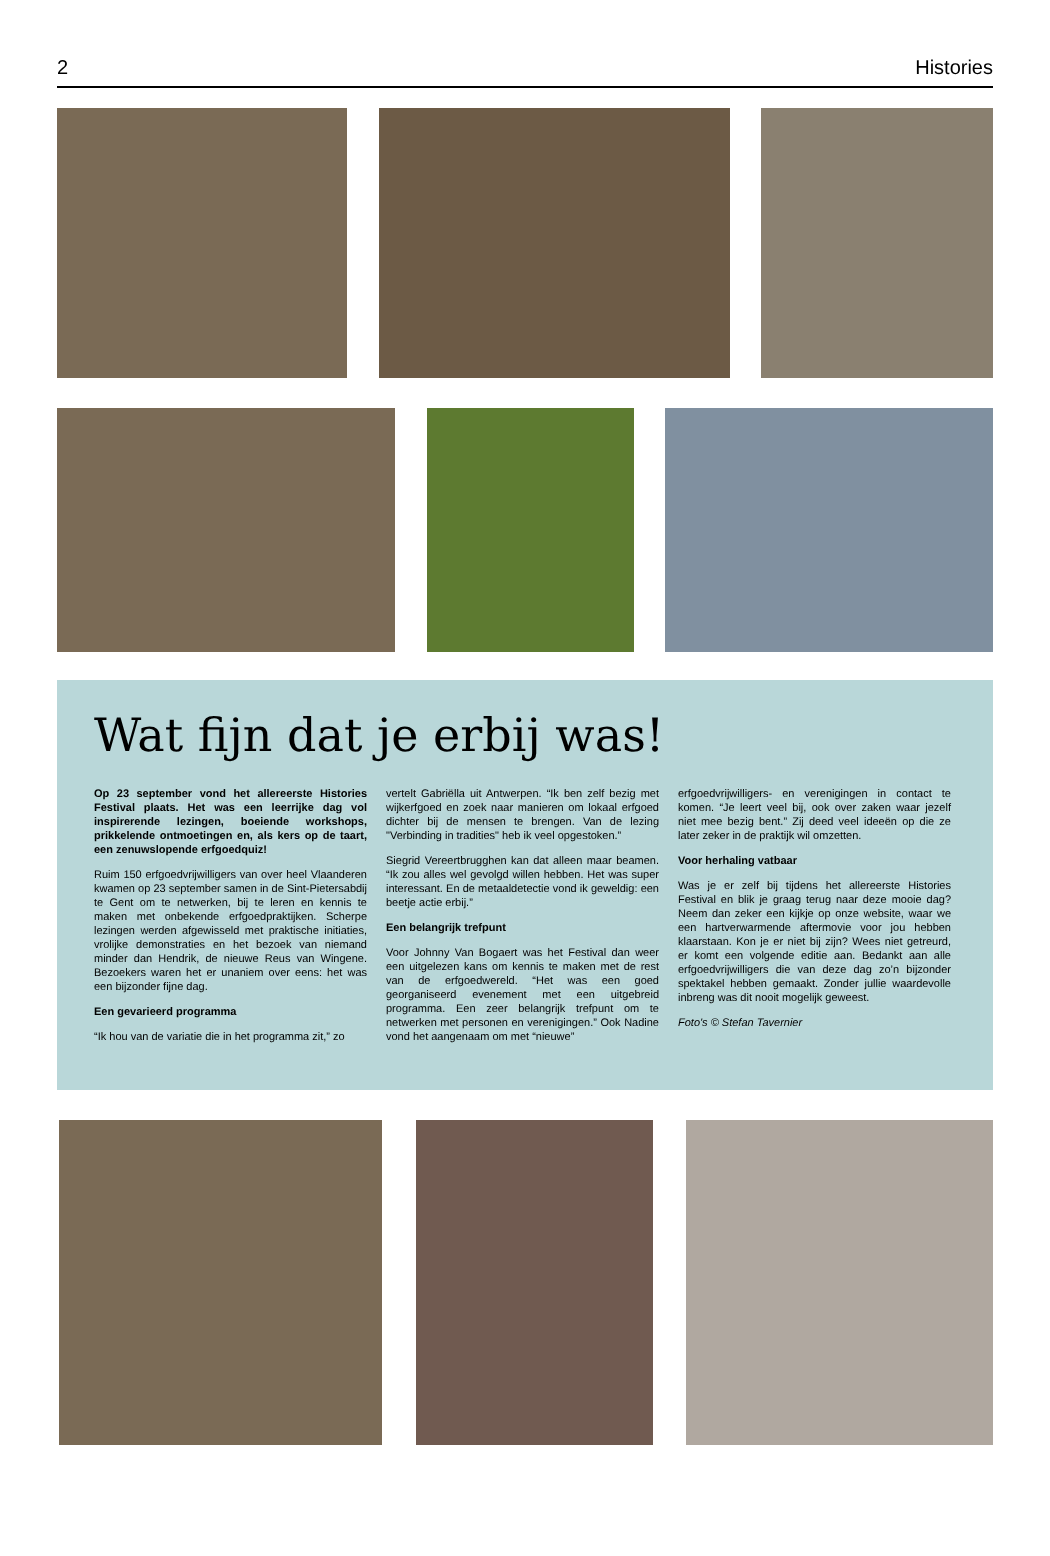2 Histories
Wat fijn dat je erbij was!
Op 23 september vond het allereerste Histories Festival plaats. Het was een leerrijke dag vol inspirerende lezingen, boeiende workshops, prikkelende ontmoetingen en, als kers op de taart, een zenuwslopende erfgoedquiz!
Ruim 150 erfgoedvrijwilligers van over heel Vlaanderen kwamen op 23 september samen in de Sint-Pietersabdij te Gent om te netwerken, bij te leren en kennis te maken met onbekende erfgoedpraktijken. Scherpe lezingen werden afgewisseld met praktische initiaties, vrolijke demonstraties en het bezoek van niemand minder dan Hendrik, de nieuwe Reus van Wingene. Bezoekers waren het er unaniem over eens: het was een bijzonder fijne dag.
Een gevarieerd programma
“Ik hou van de variatie die in het programma zit,” zo
vertelt Gabriëlla uit Antwerpen. “Ik ben zelf bezig met wijkerfgoed en zoek naar manieren om lokaal erfgoed dichter bij de mensen te brengen. Van de lezing "Verbinding in tradities" heb ik veel opgestoken.”
Siegrid Vereertbrugghen kan dat alleen maar beamen. “Ik zou alles wel gevolgd willen hebben. Het was super interessant. En de metaaldetectie vond ik geweldig: een beetje actie erbij.”
Een belangrijk trefpunt
Voor Johnny Van Bogaert was het Festival dan weer een uitgelezen kans om kennis te maken met de rest van de erfgoedwereld. “Het was een goed georganiseerd evenement met een uitgebreid programma. Een zeer belangrijk trefpunt om te netwerken met personen en verenigingen.” Ook Nadine vond het aangenaam om met “nieuwe”
erfgoedvrijwilligers- en verenigingen in contact te komen. “Je leert veel bij, ook over zaken waar jezelf niet mee bezig bent.” Zij deed veel ideeën op die ze later zeker in de praktijk wil omzetten.
Voor herhaling vatbaar
Was je er zelf bij tijdens het allereerste Histories Festival en blik je graag terug naar deze mooie dag? Neem dan zeker een kijkje op onze website, waar we een hartverwarmende aftermovie voor jou hebben klaarstaan. Kon je er niet bij zijn? Wees niet getreurd, er komt een volgende editie aan. Bedankt aan alle erfgoedvrijwilligers die van deze dag zo’n bijzonder spektakel hebben gemaakt. Zonder jullie waardevolle inbreng was dit nooit mogelijk geweest.
Foto's © Stefan Tavernier